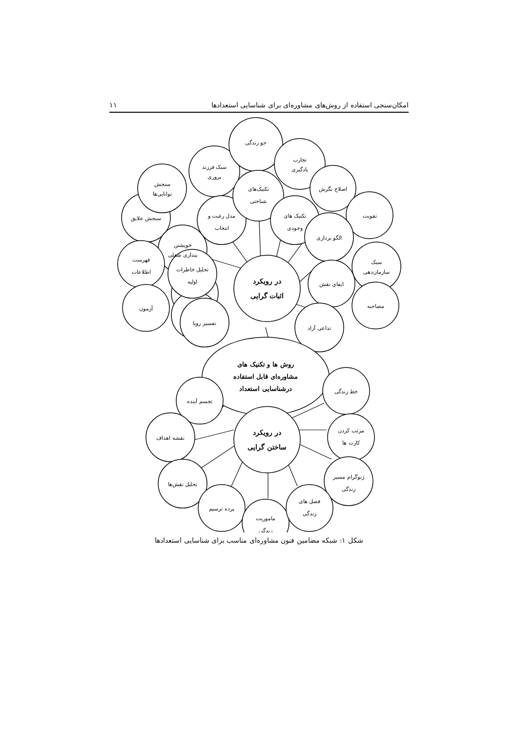امکان‌سنجی استفاده از روش‌های مشاوره‌ای برای شناسایی استعدادها ۱۱
سنجش علایق
سنجش
توانایی‌ها
خویشتن
پنداری شغلی
سبک فرزند
پروری
مدل رغبت و
انتخاب
جو زندگی
تکنیک‌های
شناختی
تجارب
یادگیری
تکنیک های
وجودی
اصلاح نگرش
تقویت
الگو برداری
سبک
سازمان‌دهی
فهرست
اطلاعات
آزمون
تحلیل خاطرات
اولیه
تفسیر رویا
ایفای نقش
مصاحبه
تداعی آزاد
در رویکرد
اثبات گرایی
روش ها و تکنیک های
مشاوره‌ای قابل استفاده
درشناسایی استعداد
تجسم آینده
خط زندگی
نقشه اهداف
مرتب کردن
کارت ها
تحلیل نقش‌ها
ژنوگرام مسیر
زندگی
پرده ترسیم
ماموریت
زندگی
فصل های
زندگی
در رویکرد
ساختن گرایی
شکل ۱: شبکه مضامین فنون مشاوره‌ای مناسب برای شناسایی استعدادها